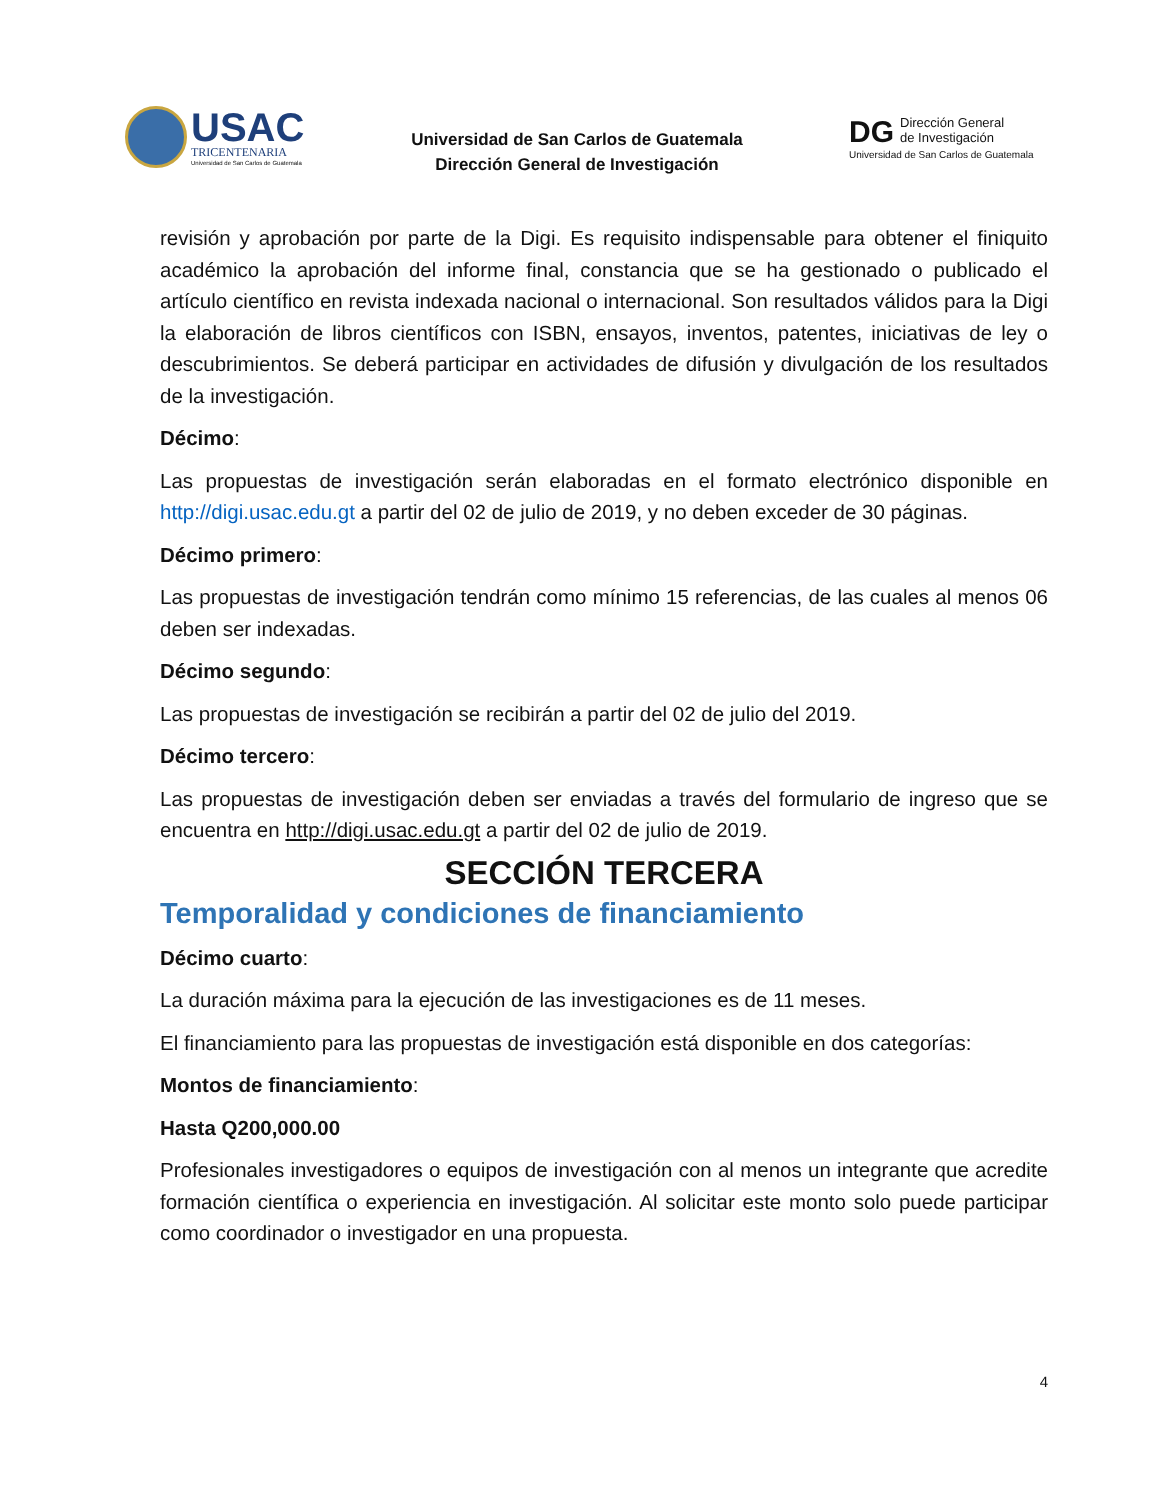USAC
TRICENTENARIA
Universidad de San Carlos de Guatemala
Universidad de San Carlos de Guatemala
Dirección General de Investigación
DG Dirección General
de Investigación
Universidad de San Carlos de Guatemala
revisión y aprobación por parte de la Digi. Es requisito indispensable para obtener el finiquito académico la aprobación del informe final, constancia que se ha gestionado o publicado el artículo científico en revista indexada nacional o internacional. Son resultados válidos para la Digi la elaboración de libros científicos con ISBN, ensayos, inventos, patentes, iniciativas de ley o descubrimientos. Se deberá participar en actividades de difusión y divulgación de los resultados de la investigación.
Décimo:
Las propuestas de investigación serán elaboradas en el formato electrónico disponible en http://digi.usac.edu.gt a partir del 02 de julio de 2019, y no deben exceder de 30 páginas.
Décimo primero:
Las propuestas de investigación tendrán como mínimo 15 referencias, de las cuales al menos 06 deben ser indexadas.
Décimo segundo:
Las propuestas de investigación se recibirán a partir del 02 de julio del 2019.
Décimo tercero:
Las propuestas de investigación deben ser enviadas a través del formulario de ingreso que se encuentra en http://digi.usac.edu.gt a partir del 02 de julio de 2019.
SECCIÓN TERCERA
Temporalidad y condiciones de financiamiento
Décimo cuarto:
La duración máxima para la ejecución de las investigaciones es de 11 meses.
El financiamiento para las propuestas de investigación está disponible en dos categorías:
Montos de financiamiento:
Hasta Q200,000.00
Profesionales investigadores o equipos de investigación con al menos un integrante que acredite formación científica o experiencia en investigación. Al solicitar este monto solo puede participar como coordinador o investigador en una propuesta.
4